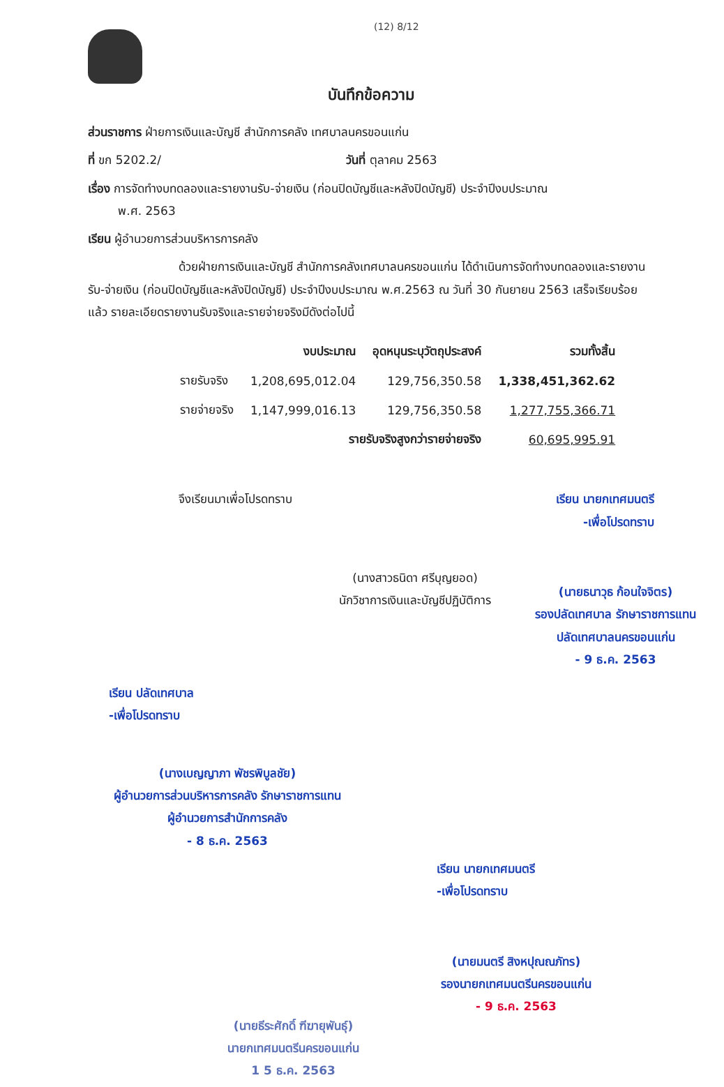(12) 8/12
บันทึกข้อความ
ส่วนราชการ ฝ่ายการเงินและบัญชี สำนักการคลัง เทศบาลนครขอนแก่น
ที่ ขก 5202.2/ วันที่ ตุลาคม 2563
เรื่อง การจัดทำงบทดลองและรายงานรับ-จ่ายเงิน (ก่อนปิดบัญชีและหลังปิดบัญชี) ประจำปีงบประมาณ
พ.ศ. 2563
เรียน ผู้อำนวยการส่วนบริหารการคลัง
ด้วยฝ่ายการเงินและบัญชี สำนักการคลังเทศบาลนครขอนแก่น ได้ดำเนินการจัดทำงบทดลองและรายงานรับ-จ่ายเงิน (ก่อนปิดบัญชีและหลังปิดบัญชี) ประจำปีงบประมาณ พ.ศ.2563 ณ วันที่ 30 กันยายน 2563 เสร็จเรียบร้อยแล้ว รายละเอียดรายงานรับจริงและรายจ่ายจริงมีดังต่อไปนี้
| | งบประมาณ | อุดหนุนระบุวัตถุประสงค์ | รวมทั้งสิ้น |
| --- | --- | --- | --- |
| รายรับจริง | 1,208,695,012.04 | 129,756,350.58 | 1,338,451,362.62 |
| รายจ่ายจริง | 1,147,999,016.13 | 129,756,350.58 | 1,277,755,366.71 |
| รายรับจริงสูงกว่ารายจ่ายจริง | | | 60,695,995.91 |
จึงเรียนมาเพื่อโปรดทราบ เรียน นายกเทศมนตรี
-เพื่อโปรดทราบ
(นางสาวธนิดา ศรีบุญยอด)
นักวิชาการเงินและบัญชีปฏิบัติการ
(นายธนาวุธ ก้อนใจจิตร)
รองปลัดเทศบาล รักษาราชการแทน
ปลัดเทศบาลนครขอนแก่น
- 9 ธ.ค. 2563
เรียน ปลัดเทศบาล
-เพื่อโปรดทราบ
(นางเบญญาภา พัชรพิบูลชัย)
ผู้อำนวยการส่วนบริหารการคลัง รักษาราชการแทน
ผู้อำนวยการสำนักการคลัง
- 8 ธ.ค. 2563
เรียน นายกเทศมนตรี
-เพื่อโปรดทราบ
(นายธีระศักดิ์ ฑีฆายุพันธุ์)
นายกเทศมนตรีนครขอนแก่น
1 5 ธ.ค. 2563
(นายมนตรี สิงหปุณณภัทร)
รองนายกเทศมนตรีนครขอนแก่น
- 9 ธ.ค. 2563